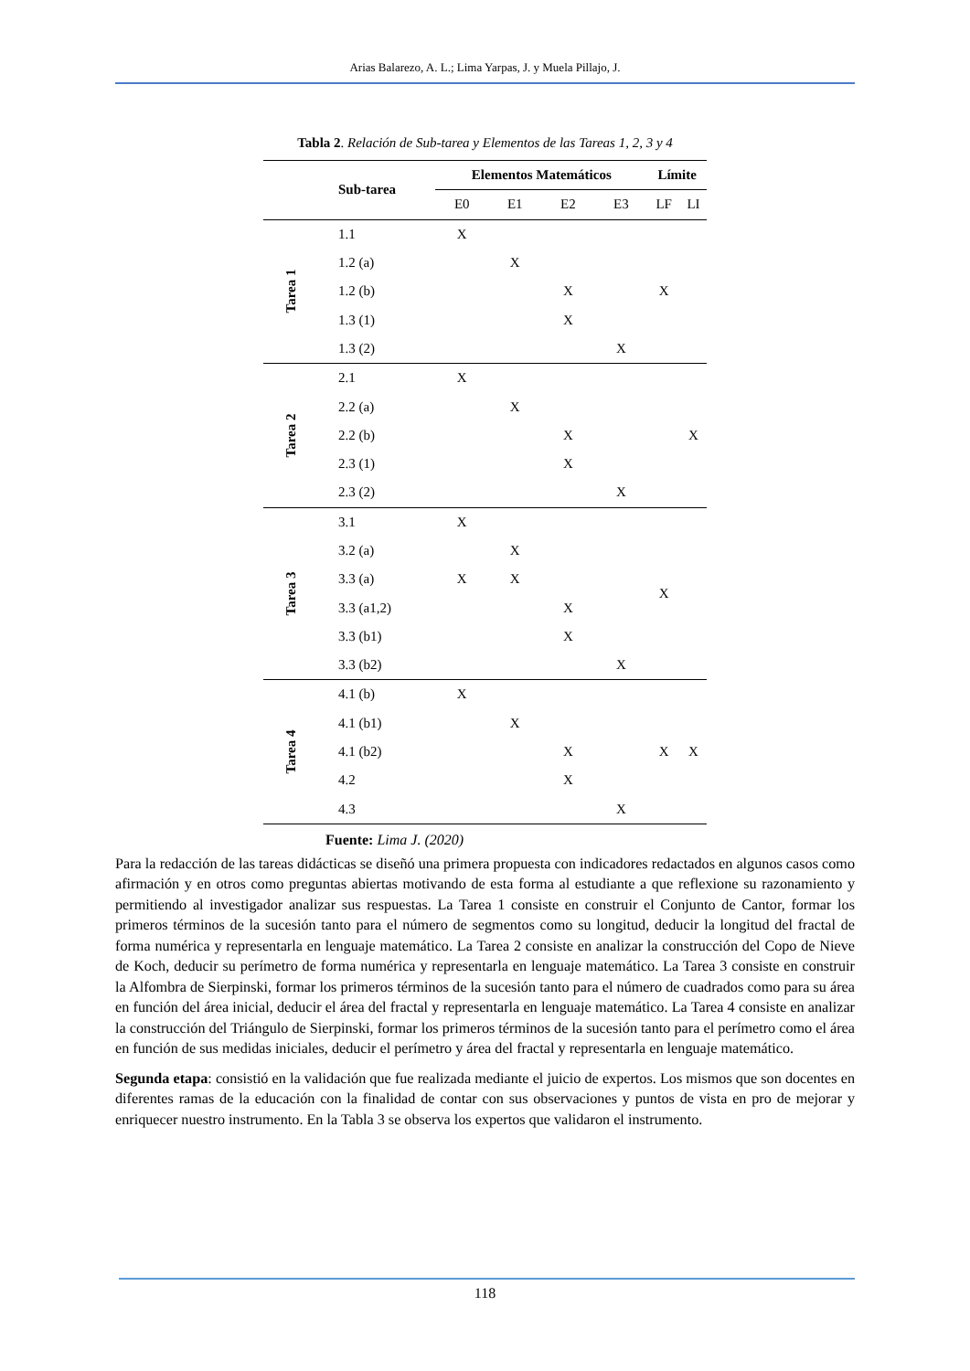Arias Balarezo, A. L.; Lima Yarpas, J. y Muela Pillajo, J.
Tabla 2. Relación de Sub-tarea y Elementos de las Tareas 1, 2, 3 y 4
| | Sub-tarea | Elementos Matemáticos | | | | Límite | |
| --- | --- | --- | --- | --- | --- | --- | --- |
| | | E0 | E1 | E2 | E3 | LF | LI |
| Tarea 1 | 1.1 | X | | | | | |
| | 1.2 (a) | | X | | | | |
| | 1.2 (b) | | | X | | X | |
| | 1.3 (1) | | | X | | | |
| | 1.3 (2) | | | | X | | |
| Tarea 2 | 2.1 | X | | | | | |
| | 2.2 (a) | | X | | | | |
| | 2.2 (b) | | | X | | | X |
| | 2.3 (1) | | | X | | | |
| | 2.3 (2) | | | | X | | |
| Tarea 3 | 3.1 | X | | | | | |
| | 3.2 (a) | | X | | | | |
| | 3.3 (a) | X | X | | | X | |
| | 3.3 (a1,2) | | | X | | | |
| | 3.3 (b1) | | | X | | | |
| | 3.3 (b2) | | | | X | | |
| Tarea 4 | 4.1 (b) | X | | | | | |
| | 4.1 (b1) | | X | | | | |
| | 4.1 (b2) | | | X | | X | X |
| | 4.2 | | | X | | | |
| | 4.3 | | | | X | | |
Fuente: Lima J. (2020)
Para la redacción de las tareas didácticas se diseñó una primera propuesta con indicadores redactados en algunos casos como afirmación y en otros como preguntas abiertas motivando de esta forma al estudiante a que reflexione su razonamiento y permitiendo al investigador analizar sus respuestas. La Tarea 1 consiste en construir el Conjunto de Cantor, formar los primeros términos de la sucesión tanto para el número de segmentos como su longitud, deducir la longitud del fractal de forma numérica y representarla en lenguaje matemático. La Tarea 2 consiste en analizar la construcción del Copo de Nieve de Koch, deducir su perímetro de forma numérica y representarla en lenguaje matemático. La Tarea 3 consiste en construir la Alfombra de Sierpinski, formar los primeros términos de la sucesión tanto para el número de cuadrados como para su área en función del área inicial, deducir el área del fractal y representarla en lenguaje matemático. La Tarea 4 consiste en analizar la construcción del Triángulo de Sierpinski, formar los primeros términos de la sucesión tanto para el perímetro como el área en función de sus medidas iniciales, deducir el perímetro y área del fractal y representarla en lenguaje matemático.
Segunda etapa: consistió en la validación que fue realizada mediante el juicio de expertos. Los mismos que son docentes en diferentes ramas de la educación con la finalidad de contar con sus observaciones y puntos de vista en pro de mejorar y enriquecer nuestro instrumento. En la Tabla 3 se observa los expertos que validaron el instrumento.
118